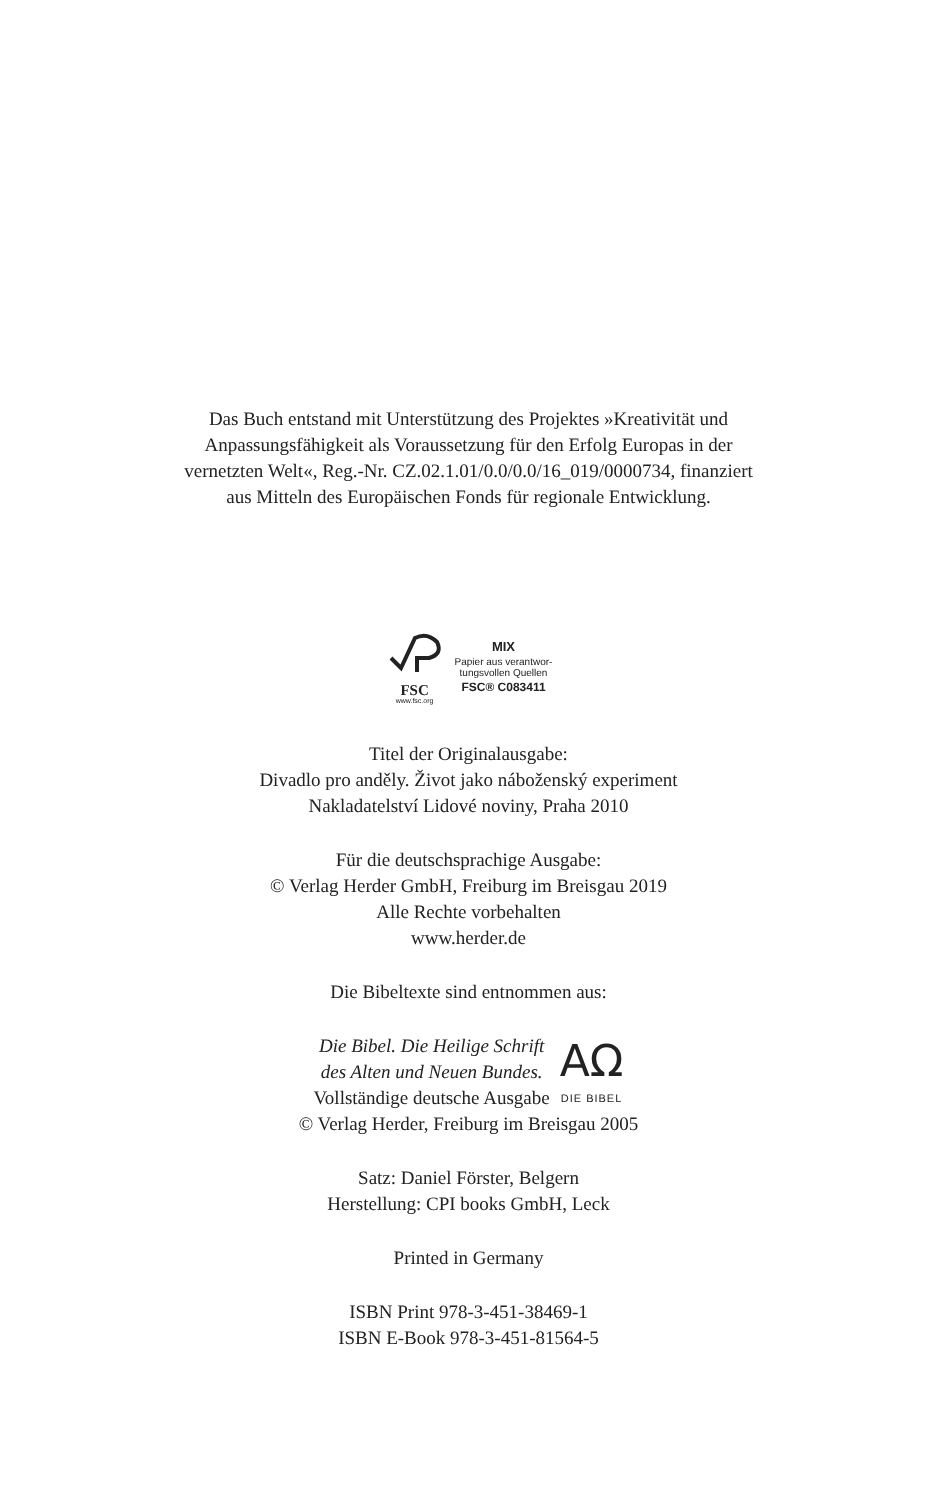Das Buch entstand mit Unterstützung des Projektes »Kreativität und
Anpassungsfähigkeit als Voraussetzung für den Erfolg Europas in der
vernetzten Welt«, Reg.-Nr. CZ.02.1.01/0.0/0.0/16_019/0000734, finanziert
aus Mitteln des Europäischen Fonds für regionale Entwicklung.
FSC
www.fsc.org
MIX
Papier aus verantwor-
tungsvollen Quellen
FSC® C083411
Titel der Originalausgabe:
Divadlo pro anděly. Život jako náboženský experiment
Nakladatelství Lidové noviny, Praha 2010
Für die deutschsprachige Ausgabe:
© Verlag Herder GmbH, Freiburg im Breisgau 2019
Alle Rechte vorbehalten
www.herder.de
Die Bibeltexte sind entnommen aus:
Die Bibel. Die Heilige Schrift
des Alten und Neuen Bundes.
Vollständige deutsche Ausgabe
AΩ
DIE BIBEL
© Verlag Herder, Freiburg im Breisgau 2005
Satz: Daniel Förster, Belgern
Herstellung: CPI books GmbH, Leck
Printed in Germany
ISBN Print 978-3-451-38469-1
ISBN E-Book 978-3-451-81564-5